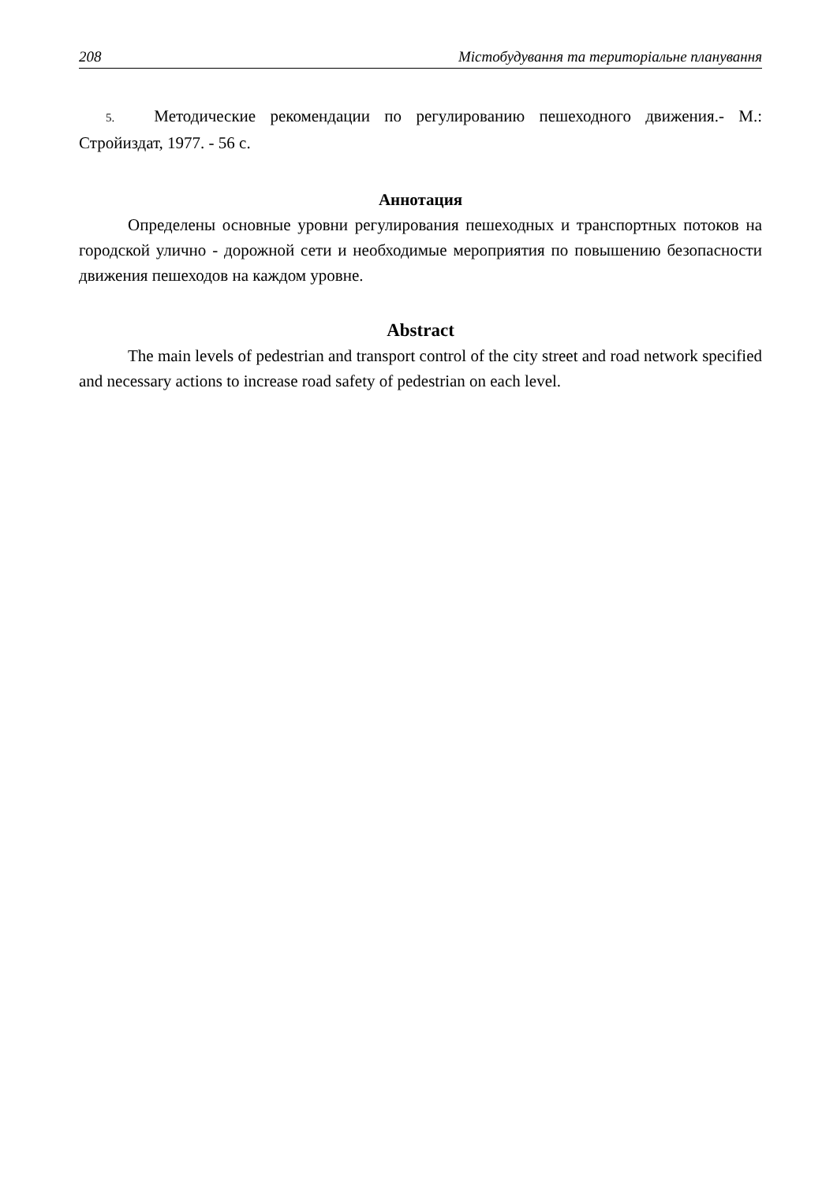208 Містобудування та територіальне планування
5. Методические рекомендации по регулированию пешеходного движения.- М.: Стройиздат, 1977. - 56 с.
Аннотация
Определены основные уровни регулирования пешеходных и транспортных потоков на городской улично - дорожной сети и необходимые мероприятия по повышению безопасности движения пешеходов на каждом уровне.
Abstract
The main levels of pedestrian and transport control of the city street and road network specified and necessary actions to increase road safety of pedestrian on each level.